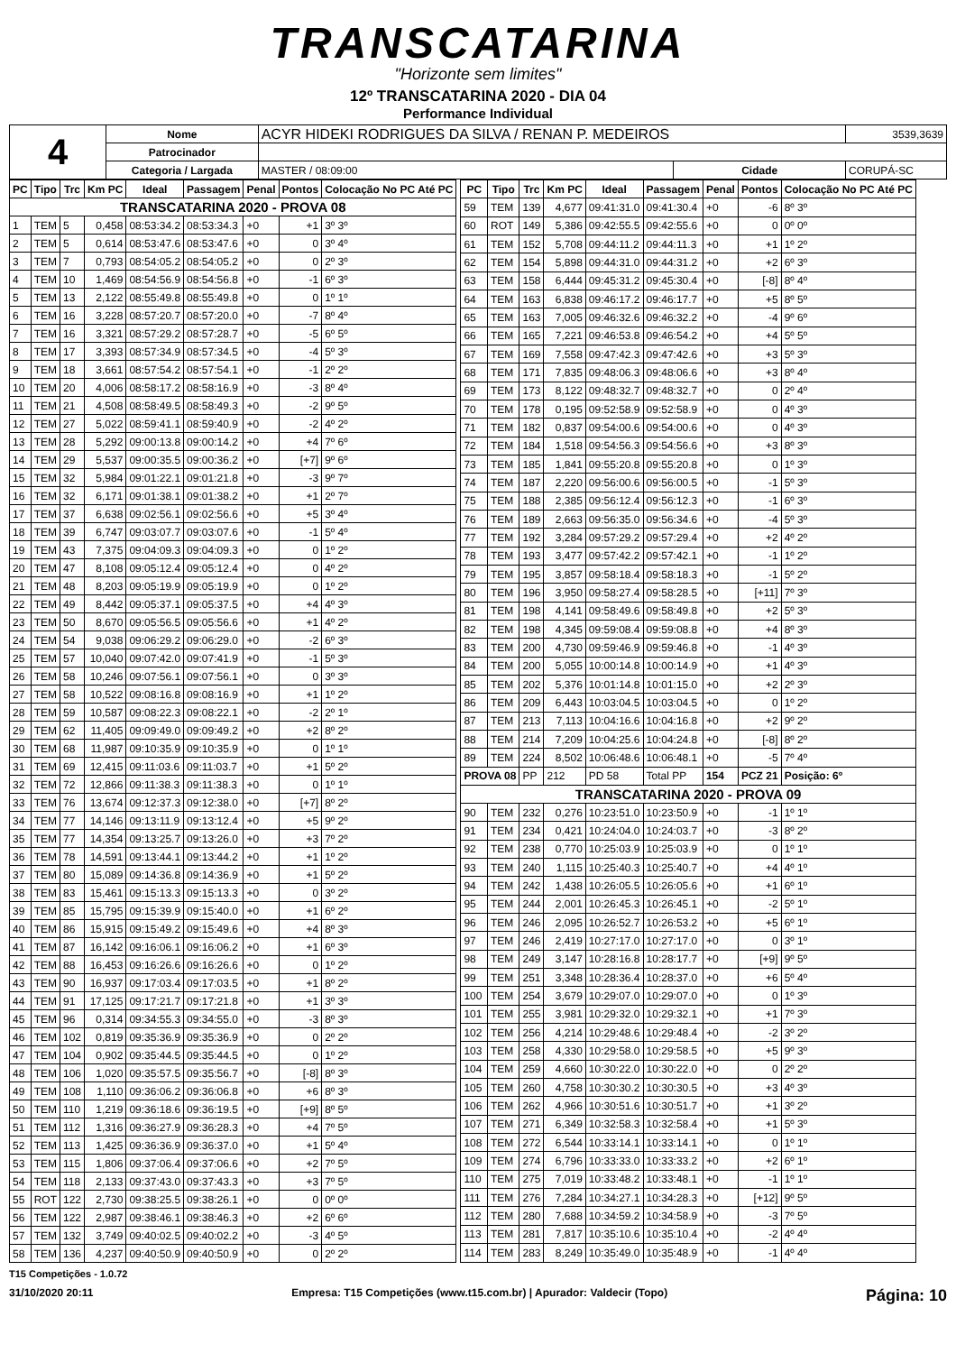TRANSCATARINA
"Horizonte sem limites"
12º TRANSCATARINA 2020 - DIA 04
Performance Individual
| 4 | Nome | ACYR HIDEKI RODRIGUES DA SILVA / RENAN P. MEDEIROS | | | 3539,3639 |
| | Patrocinador | | | | |
| | Categoria / Largada | MASTER / 08:09:00 | Cidade | CORUPÁ-SC | |
| PC | Tipo | Trc | Km PC | Ideal | Passagem | Penal | Pontos | Colocação No PC Até PC |
| --- | --- | --- | --- | --- | --- | --- | --- | --- |
| TRANSCATARINA 2020 - PROVA 08 | | | | | | | | |
| 1 | TEM | 5 | 0,458 | 08:53:34.2 | 08:53:34.3 | +0 | +1 | 3º 3º |
| 2 | TEM | 5 | 0,614 | 08:53:47.6 | 08:53:47.6 | +0 | 0 | 3º 4º |
| 3 | TEM | 7 | 0,793 | 08:54:05.2 | 08:54:05.2 | +0 | 0 | 2º 3º |
| 4 | TEM | 10 | 1,469 | 08:54:56.9 | 08:54:56.8 | +0 | -1 | 6º 3º |
| 5 | TEM | 13 | 2,122 | 08:55:49.8 | 08:55:49.8 | +0 | 0 | 1º 1º |
| 6 | TEM | 16 | 3,228 | 08:57:20.7 | 08:57:20.0 | +0 | -7 | 8º 4º |
| 7 | TEM | 16 | 3,321 | 08:57:29.2 | 08:57:28.7 | +0 | -5 | 6º 5º |
| 8 | TEM | 17 | 3,393 | 08:57:34.9 | 08:57:34.5 | +0 | -4 | 5º 3º |
| 9 | TEM | 18 | 3,661 | 08:57:54.2 | 08:57:54.1 | +0 | -1 | 2º 2º |
| 10 | TEM | 20 | 4,006 | 08:58:17.2 | 08:58:16.9 | +0 | -3 | 8º 4º |
| 11 | TEM | 21 | 4,508 | 08:58:49.5 | 08:58:49.3 | +0 | -2 | 9º 5º |
| 12 | TEM | 27 | 5,022 | 08:59:41.1 | 08:59:40.9 | +0 | -2 | 4º 2º |
| 13 | TEM | 28 | 5,292 | 09:00:13.8 | 09:00:14.2 | +0 | +4 | 7º 6º |
| 14 | TEM | 29 | 5,537 | 09:00:35.5 | 09:00:36.2 | +0 | [+7] | 9º 6º |
| 15 | TEM | 32 | 5,984 | 09:01:22.1 | 09:01:21.8 | +0 | -3 | 9º 7º |
| 16 | TEM | 32 | 6,171 | 09:01:38.1 | 09:01:38.2 | +0 | +1 | 2º 7º |
| 17 | TEM | 37 | 6,638 | 09:02:56.1 | 09:02:56.6 | +0 | +5 | 3º 4º |
| 18 | TEM | 39 | 6,747 | 09:03:07.7 | 09:03:07.6 | +0 | -1 | 5º 4º |
| 19 | TEM | 43 | 7,375 | 09:04:09.3 | 09:04:09.3 | +0 | 0 | 1º 2º |
| 20 | TEM | 47 | 8,108 | 09:05:12.4 | 09:05:12.4 | +0 | 0 | 4º 2º |
| 21 | TEM | 48 | 8,203 | 09:05:19.9 | 09:05:19.9 | +0 | 0 | 1º 2º |
| 22 | TEM | 49 | 8,442 | 09:05:37.1 | 09:05:37.5 | +0 | +4 | 4º 3º |
| 23 | TEM | 50 | 8,670 | 09:05:56.5 | 09:05:56.6 | +0 | +1 | 4º 2º |
| 24 | TEM | 54 | 9,038 | 09:06:29.2 | 09:06:29.0 | +0 | -2 | 6º 3º |
| 25 | TEM | 57 | 10,040 | 09:07:42.0 | 09:07:41.9 | +0 | -1 | 5º 3º |
| 26 | TEM | 58 | 10,246 | 09:07:56.1 | 09:07:56.1 | +0 | 0 | 3º 3º |
| 27 | TEM | 58 | 10,522 | 09:08:16.8 | 09:08:16.9 | +0 | +1 | 1º 2º |
| 28 | TEM | 59 | 10,587 | 09:08:22.3 | 09:08:22.1 | +0 | -2 | 2º 1º |
| 29 | TEM | 62 | 11,405 | 09:09:49.0 | 09:09:49.2 | +0 | +2 | 8º 2º |
| 30 | TEM | 68 | 11,987 | 09:10:35.9 | 09:10:35.9 | +0 | 0 | 1º 1º |
| 31 | TEM | 69 | 12,415 | 09:11:03.6 | 09:11:03.7 | +0 | +1 | 5º 2º |
| 32 | TEM | 72 | 12,866 | 09:11:38.3 | 09:11:38.3 | +0 | 0 | 1º 1º |
| 33 | TEM | 76 | 13,674 | 09:12:37.3 | 09:12:38.0 | +0 | [+7] | 8º 2º |
| 34 | TEM | 77 | 14,146 | 09:13:11.9 | 09:13:12.4 | +0 | +5 | 9º 2º |
| 35 | TEM | 77 | 14,354 | 09:13:25.7 | 09:13:26.0 | +0 | +3 | 7º 2º |
| 36 | TEM | 78 | 14,591 | 09:13:44.1 | 09:13:44.2 | +0 | +1 | 1º 2º |
| 37 | TEM | 80 | 15,089 | 09:14:36.8 | 09:14:36.9 | +0 | +1 | 5º 2º |
| 38 | TEM | 83 | 15,461 | 09:15:13.3 | 09:15:13.3 | +0 | 0 | 3º 2º |
| 39 | TEM | 85 | 15,795 | 09:15:39.9 | 09:15:40.0 | +0 | +1 | 6º 2º |
| 40 | TEM | 86 | 15,915 | 09:15:49.2 | 09:15:49.6 | +0 | +4 | 8º 3º |
| 41 | TEM | 87 | 16,142 | 09:16:06.1 | 09:16:06.2 | +0 | +1 | 6º 3º |
| 42 | TEM | 88 | 16,453 | 09:16:26.6 | 09:16:26.6 | +0 | 0 | 1º 2º |
| 43 | TEM | 90 | 16,937 | 09:17:03.4 | 09:17:03.5 | +0 | +1 | 8º 2º |
| 44 | TEM | 91 | 17,125 | 09:17:21.7 | 09:17:21.8 | +0 | +1 | 3º 3º |
| 45 | TEM | 96 | 0,314 | 09:34:55.3 | 09:34:55.0 | +0 | -3 | 8º 3º |
| 46 | TEM | 102 | 0,819 | 09:35:36.9 | 09:35:36.9 | +0 | 0 | 2º 2º |
| 47 | TEM | 104 | 0,902 | 09:35:44.5 | 09:35:44.5 | +0 | 0 | 1º 2º |
| 48 | TEM | 106 | 1,020 | 09:35:57.5 | 09:35:56.7 | +0 | [-8] | 8º 3º |
| 49 | TEM | 108 | 1,110 | 09:36:06.2 | 09:36:06.8 | +0 | +6 | 8º 3º |
| 50 | TEM | 110 | 1,219 | 09:36:18.6 | 09:36:19.5 | +0 | [+9] | 8º 5º |
| 51 | TEM | 112 | 1,316 | 09:36:27.9 | 09:36:28.3 | +0 | +4 | 7º 5º |
| 52 | TEM | 113 | 1,425 | 09:36:36.9 | 09:36:37.0 | +0 | +1 | 5º 4º |
| 53 | TEM | 115 | 1,806 | 09:37:06.4 | 09:37:06.6 | +0 | +2 | 7º 5º |
| 54 | TEM | 118 | 2,133 | 09:37:43.0 | 09:37:43.3 | +0 | +3 | 7º 5º |
| 55 | ROT | 122 | 2,730 | 09:38:25.5 | 09:38:26.1 | +0 | 0 | 0º 0º |
| 56 | TEM | 122 | 2,987 | 09:38:46.1 | 09:38:46.3 | +0 | +2 | 6º 6º |
| 57 | TEM | 132 | 3,749 | 09:40:02.5 | 09:40:02.2 | +0 | -3 | 4º 5º |
| 58 | TEM | 136 | 4,237 | 09:40:50.9 | 09:40:50.9 | +0 | 0 | 2º 2º |
| PC | Tipo | Trc | Km PC | Ideal | Passagem | Penal | Pontos | Colocação No PC Até PC |
| --- | --- | --- | --- | --- | --- | --- | --- | --- |
| 59 | TEM | 139 | 4,677 | 09:41:31.0 | 09:41:30.4 | +0 | -6 | 8º 3º |
| 60 | ROT | 149 | 5,386 | 09:42:55.5 | 09:42:55.6 | +0 | 0 | 0º 0º |
| 61 | TEM | 152 | 5,708 | 09:44:11.2 | 09:44:11.3 | +0 | +1 | 1º 2º |
| 62 | TEM | 154 | 5,898 | 09:44:31.0 | 09:44:31.2 | +0 | +2 | 6º 3º |
| 63 | TEM | 158 | 6,444 | 09:45:31.2 | 09:45:30.4 | +0 | [-8] | 8º 4º |
| 64 | TEM | 163 | 6,838 | 09:46:17.2 | 09:46:17.7 | +0 | +5 | 8º 5º |
| 65 | TEM | 163 | 7,005 | 09:46:32.6 | 09:46:32.2 | +0 | -4 | 9º 6º |
| 66 | TEM | 165 | 7,221 | 09:46:53.8 | 09:46:54.2 | +0 | +4 | 5º 5º |
| 67 | TEM | 169 | 7,558 | 09:47:42.3 | 09:47:42.6 | +0 | +3 | 5º 3º |
| 68 | TEM | 171 | 7,835 | 09:48:06.3 | 09:48:06.6 | +0 | +3 | 8º 4º |
| 69 | TEM | 173 | 8,122 | 09:48:32.7 | 09:48:32.7 | +0 | 0 | 2º 4º |
| 70 | TEM | 178 | 0,195 | 09:52:58.9 | 09:52:58.9 | +0 | 0 | 4º 3º |
| 71 | TEM | 182 | 0,837 | 09:54:00.6 | 09:54:00.6 | +0 | 0 | 4º 3º |
| 72 | TEM | 184 | 1,518 | 09:54:56.3 | 09:54:56.6 | +0 | +3 | 8º 3º |
| 73 | TEM | 185 | 1,841 | 09:55:20.8 | 09:55:20.8 | +0 | 0 | 1º 3º |
| 74 | TEM | 187 | 2,220 | 09:56:00.6 | 09:56:00.5 | +0 | -1 | 5º 3º |
| 75 | TEM | 188 | 2,385 | 09:56:12.4 | 09:56:12.3 | +0 | -1 | 6º 3º |
| 76 | TEM | 189 | 2,663 | 09:56:35.0 | 09:56:34.6 | +0 | -4 | 5º 3º |
| 77 | TEM | 192 | 3,284 | 09:57:29.2 | 09:57:29.4 | +0 | +2 | 4º 2º |
| 78 | TEM | 193 | 3,477 | 09:57:42.2 | 09:57:42.1 | +0 | -1 | 1º 2º |
| 79 | TEM | 195 | 3,857 | 09:58:18.4 | 09:58:18.3 | +0 | -1 | 5º 2º |
| 80 | TEM | 196 | 3,950 | 09:58:27.4 | 09:58:28.5 | +0 | [+11] | 7º 3º |
| 81 | TEM | 198 | 4,141 | 09:58:49.6 | 09:58:49.8 | +0 | +2 | 5º 3º |
| 82 | TEM | 198 | 4,345 | 09:59:08.4 | 09:59:08.8 | +0 | +4 | 8º 3º |
| 83 | TEM | 200 | 4,730 | 09:59:46.9 | 09:59:46.8 | +0 | -1 | 4º 3º |
| 84 | TEM | 200 | 5,055 | 10:00:14.8 | 10:00:14.9 | +0 | +1 | 4º 3º |
| 85 | TEM | 202 | 5,376 | 10:01:14.8 | 10:01:15.0 | +0 | +2 | 2º 3º |
| 86 | TEM | 209 | 6,443 | 10:03:04.5 | 10:03:04.5 | +0 | 0 | 1º 2º |
| 87 | TEM | 213 | 7,113 | 10:04:16.6 | 10:04:16.8 | +0 | +2 | 9º 2º |
| 88 | TEM | 214 | 7,209 | 10:04:25.6 | 10:04:24.8 | +0 | [-8] | 8º 2º |
| 89 | TEM | 224 | 8,502 | 10:06:48.6 | 10:06:48.1 | +0 | -5 | 7º 4º |
| PROVA 08 | | PP | 212 | PD 58 | Total PP | 154 | PCZ 21 | Posição: 6º |
| TRANSCATARINA 2020 - PROVA 09 | | | | | | | | |
| 90 | TEM | 232 | 0,276 | 10:23:51.0 | 10:23:50.9 | +0 | -1 | 1º 1º |
| 91 | TEM | 234 | 0,421 | 10:24:04.0 | 10:24:03.7 | +0 | -3 | 8º 2º |
| 92 | TEM | 238 | 0,770 | 10:25:03.9 | 10:25:03.9 | +0 | 0 | 1º 1º |
| 93 | TEM | 240 | 1,115 | 10:25:40.3 | 10:25:40.7 | +0 | +4 | 4º 1º |
| 94 | TEM | 242 | 1,438 | 10:26:05.5 | 10:26:05.6 | +0 | +1 | 6º 1º |
| 95 | TEM | 244 | 2,001 | 10:26:45.3 | 10:26:45.1 | +0 | -2 | 5º 1º |
| 96 | TEM | 246 | 2,095 | 10:26:52.7 | 10:26:53.2 | +0 | +5 | 6º 1º |
| 97 | TEM | 246 | 2,419 | 10:27:17.0 | 10:27:17.0 | +0 | 0 | 3º 1º |
| 98 | TEM | 249 | 3,147 | 10:28:16.8 | 10:28:17.7 | +0 | [+9] | 9º 5º |
| 99 | TEM | 251 | 3,348 | 10:28:36.4 | 10:28:37.0 | +0 | +6 | 5º 4º |
| 100 | TEM | 254 | 3,679 | 10:29:07.0 | 10:29:07.0 | +0 | 0 | 1º 3º |
| 101 | TEM | 255 | 3,981 | 10:29:32.0 | 10:29:32.1 | +0 | +1 | 7º 3º |
| 102 | TEM | 256 | 4,214 | 10:29:48.6 | 10:29:48.4 | +0 | -2 | 3º 2º |
| 103 | TEM | 258 | 4,330 | 10:29:58.0 | 10:29:58.5 | +0 | +5 | 9º 3º |
| 104 | TEM | 259 | 4,660 | 10:30:22.0 | 10:30:22.0 | +0 | 0 | 2º 2º |
| 105 | TEM | 260 | 4,758 | 10:30:30.2 | 10:30:30.5 | +0 | +3 | 4º 3º |
| 106 | TEM | 262 | 4,966 | 10:30:51.6 | 10:30:51.7 | +0 | +1 | 3º 2º |
| 107 | TEM | 271 | 6,349 | 10:32:58.3 | 10:32:58.4 | +0 | +1 | 5º 3º |
| 108 | TEM | 272 | 6,544 | 10:33:14.1 | 10:33:14.1 | +0 | 0 | 1º 1º |
| 109 | TEM | 274 | 6,796 | 10:33:33.0 | 10:33:33.2 | +0 | +2 | 6º 1º |
| 110 | TEM | 275 | 7,019 | 10:33:48.2 | 10:33:48.1 | +0 | -1 | 1º 1º |
| 111 | TEM | 276 | 7,284 | 10:34:27.1 | 10:34:28.3 | +0 | [+12] | 9º 5º |
| 112 | TEM | 280 | 7,688 | 10:34:59.2 | 10:34:58.9 | +0 | -3 | 7º 5º |
| 113 | TEM | 281 | 7,817 | 10:35:10.6 | 10:35:10.4 | +0 | -2 | 4º 4º |
| 114 | TEM | 283 | 8,249 | 10:35:49.0 | 10:35:48.9 | +0 | -1 | 4º 4º |
T15 Competições - 1.0.72
31/10/2020 20:11 Empresa: T15 Competições (www.t15.com.br) | Apurador: Valdecir (Topo) Página: 10